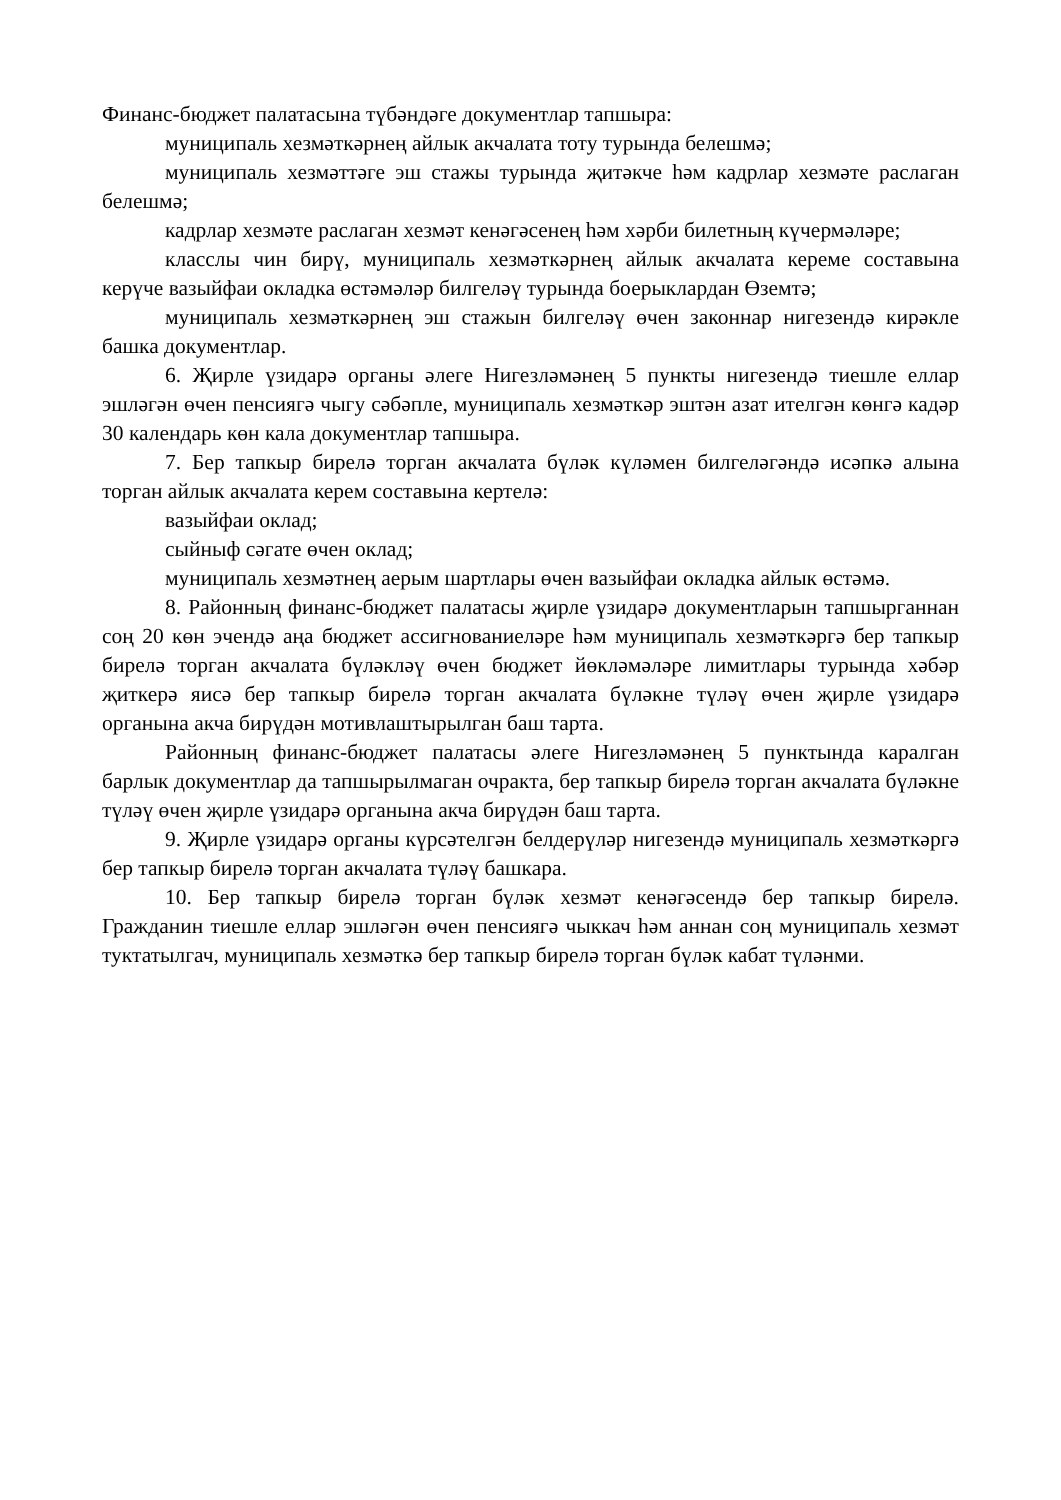Финанс-бюджет палатасына түбәндәге документлар тапшыра:
муниципаль хезмәткәрнең айлык акчалата тоту турында белешмә;
муниципаль хезмәттәге эш стажы турында җитәкче һәм кадрлар хезмәте раслаган белешмә;
кадрлар хезмәте раслаган хезмәт кенәгәсенең һәм хәрби билетның күчермәләре;
класслы чин бирү, муниципаль хезмәткәрнең айлык акчалата кереме составына керүче вазыйфаи окладка өстәмәләр билгеләү турында боерыклардан Өземтә;
муниципаль хезмәткәрнең эш стажын билгеләү өчен законнар нигезендә кирәкле башка документлар.
6. Җирле үзидарә органы әлеге Нигезләмәнең 5 пункты нигезендә тиешле еллар эшләгән өчен пенсиягә чыгу сәбәпле, муниципаль хезмәткәр эштән азат ителгән көнгә кадәр 30 календарь көн кала документлар тапшыра.
7. Бер тапкыр бирелә торган акчалата бүләк күләмен билгеләгәндә исәпкә алына торган айлык акчалата керем составына кертелә:
вазыйфаи оклад;
сыйныф сәгате өчен оклад;
муниципаль хезмәтнең аерым шартлары өчен вазыйфаи окладка айлык өстәмә.
8. Районның финанс-бюджет палатасы җирле үзидарә документларын тапшырганнан соң 20 көн эчендә аңа бюджет ассигнованиеләре һәм муниципаль хезмәткәргә бер тапкыр бирелә торган акчалата бүләкләү өчен бюджет йөкләмәләре лимитлары турында хәбәр җиткерә яисә бер тапкыр бирелә торган акчалата бүләкне түләү өчен җирле үзидарә органына акча бирүдән мотивлаштырылган баш тарта.
Районның финанс-бюджет палатасы әлеге Нигезләмәнең 5 пунктында каралган барлык документлар да тапшырылмаган очракта, бер тапкыр бирелә торган акчалата бүләкне түләү өчен җирле үзидарә органына акча бирүдән баш тарта.
9. Җирле үзидарә органы күрсәтелгән белдерүләр нигезендә муниципаль хезмәткәргә бер тапкыр бирелә торган акчалата түләү башкара.
10. Бер тапкыр бирелә торган бүләк хезмәт кенәгәсендә бер тапкыр бирелә. Гражданин тиешле еллар эшләгән өчен пенсиягә чыккач һәм аннан соң муниципаль хезмәт туктатылгач, муниципаль хезмәткә бер тапкыр бирелә торган бүләк кабат түләнми.